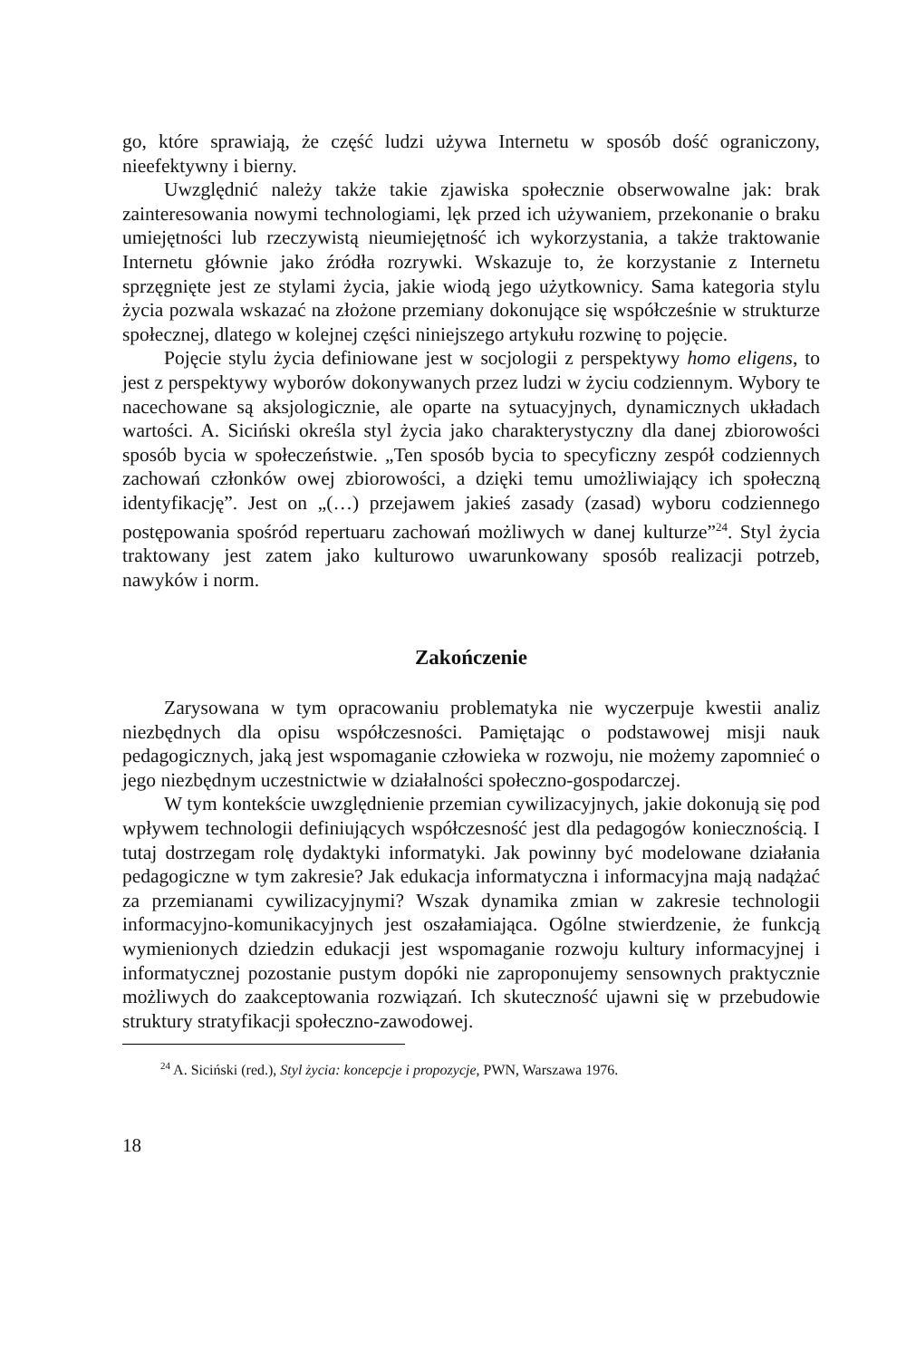go, które sprawiają, że część ludzi używa Internetu w sposób dość ograniczony, nieefektywny i bierny.
Uwzględnić należy także takie zjawiska społecznie obserwowalne jak: brak zainteresowania nowymi technologiami, lęk przed ich używaniem, przekonanie o braku umiejętności lub rzeczywistą nieumiejętność ich wykorzystania, a także traktowanie Internetu głównie jako źródła rozrywki. Wskazuje to, że korzystanie z Internetu sprzęgnięte jest ze stylami życia, jakie wiodą jego użytkownicy. Sama kategoria stylu życia pozwala wskazać na złożone przemiany dokonujące się współcześnie w strukturze społecznej, dlatego w kolejnej części niniejszego artykułu rozwinę to pojęcie.
Pojęcie stylu życia definiowane jest w socjologii z perspektywy homo eligens, to jest z perspektywy wyborów dokonywanych przez ludzi w życiu codziennym. Wybory te nacechowane są aksjologicznie, ale oparte na sytuacyjnych, dynamicznych układach wartości. A. Siciński określa styl życia jako charakterystyczny dla danej zbiorowości sposób bycia w społeczeństwie. „Ten sposób bycia to specyficzny zespół codziennych zachowań członków owej zbiorowości, a dzięki temu umożliwiający ich społeczną identyfikację”. Jest on „(…) przejawem jakieś zasady (zasad) wyboru codziennego postępowania spośród repertuaru zachowań możliwych w danej kulturze”<sup>24</sup>. Styl życia traktowany jest zatem jako kulturowo uwarunkowany sposób realizacji potrzeb, nawyków i norm.
Zakończenie
Zarysowana w tym opracowaniu problematyka nie wyczerpuje kwestii analiz niezbędnych dla opisu współczesności. Pamiętając o podstawowej misji nauk pedagogicznych, jaką jest wspomaganie człowieka w rozwoju, nie możemy zapomnieć o jego niezbędnym uczestnictwie w działalności społeczno-gospodarczej.
W tym kontekście uwzględnienie przemian cywilizacyjnych, jakie dokonują się pod wpływem technologii definiujących współczesność jest dla pedagogów koniecznością. I tutaj dostrzegam rolę dydaktyki informatyki. Jak powinny być modelowane działania pedagogiczne w tym zakresie? Jak edukacja informatyczna i informacyjna mają nadążać za przemianami cywilizacyjnymi? Wszak dynamika zmian w zakresie technologii informacyjno-komunikacyjnych jest oszałamiająca. Ogólne stwierdzenie, że funkcją wymienionych dziedzin edukacji jest wspomaganie rozwoju kultury informacyjnej i informatycznej pozostanie pustym dopóki nie zaproponujemy sensownych praktycznie możliwych do zaakceptowania rozwiązań. Ich skuteczność ujawni się w przebudowie struktury stratyfikacji społeczno-zawodowej.
<sup>24</sup> A. Siciński (red.), Styl życia: koncepcje i propozycje, PWN, Warszawa 1976.
18